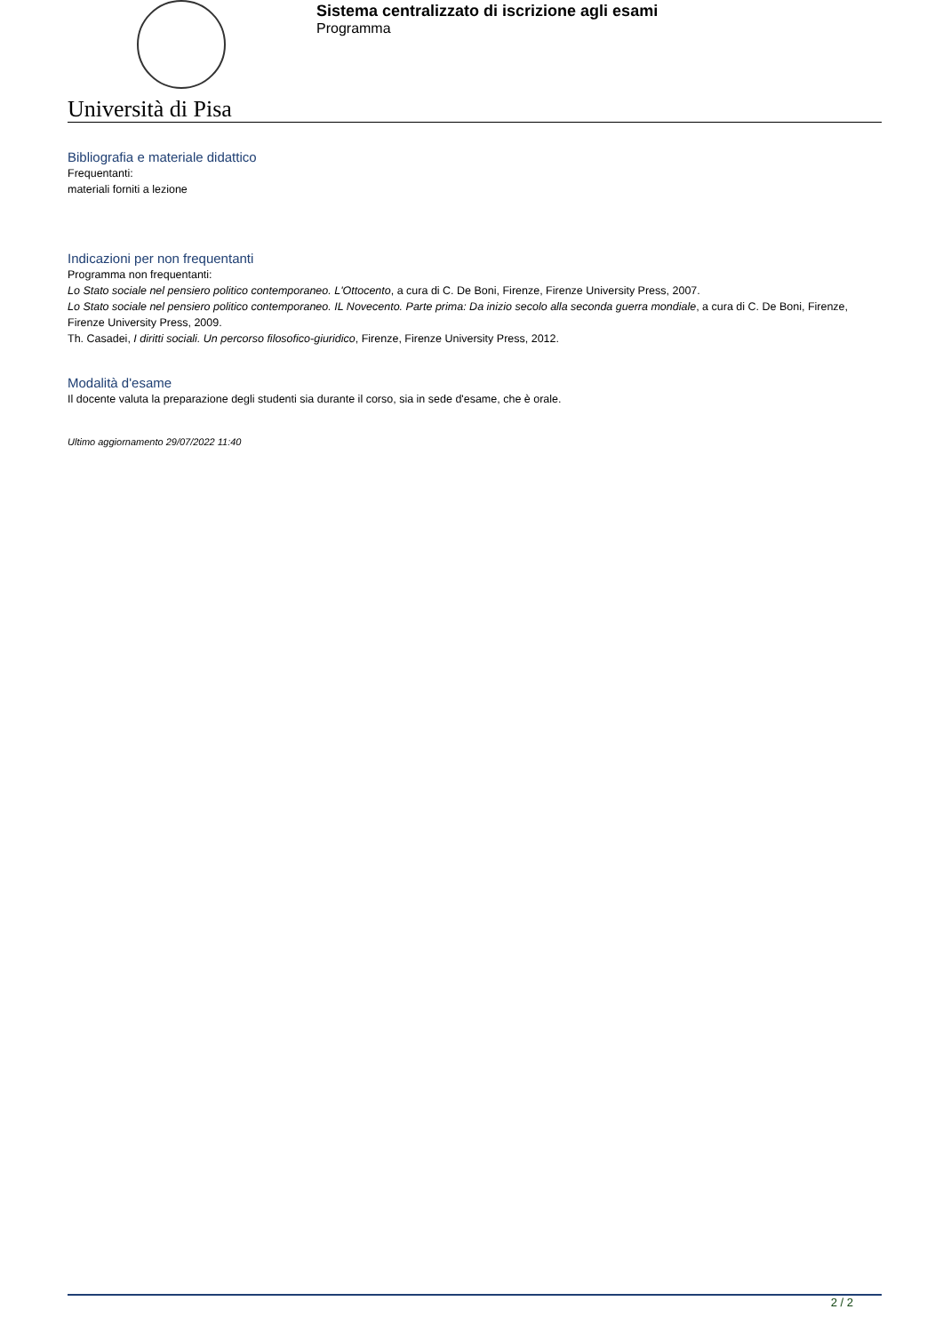Sistema centralizzato di iscrizione agli esami
Programma
Università di Pisa
Bibliografia e materiale didattico
Frequentanti:
materiali forniti a lezione
Indicazioni per non frequentanti
Programma non frequentanti:
Lo Stato sociale nel pensiero politico contemporaneo. L'Ottocento, a cura di C. De Boni, Firenze, Firenze University Press, 2007.
Lo Stato sociale nel pensiero politico contemporaneo. IL Novecento. Parte prima: Da inizio secolo alla seconda guerra mondiale, a cura di C. De Boni, Firenze, Firenze University Press, 2009.
Th. Casadei, I diritti sociali. Un percorso filosofico-giuridico, Firenze, Firenze University Press, 2012.
Modalità d'esame
Il docente valuta la preparazione degli studenti sia durante il corso, sia in sede d'esame, che è orale.
Ultimo aggiornamento 29/07/2022 11:40
2 / 2